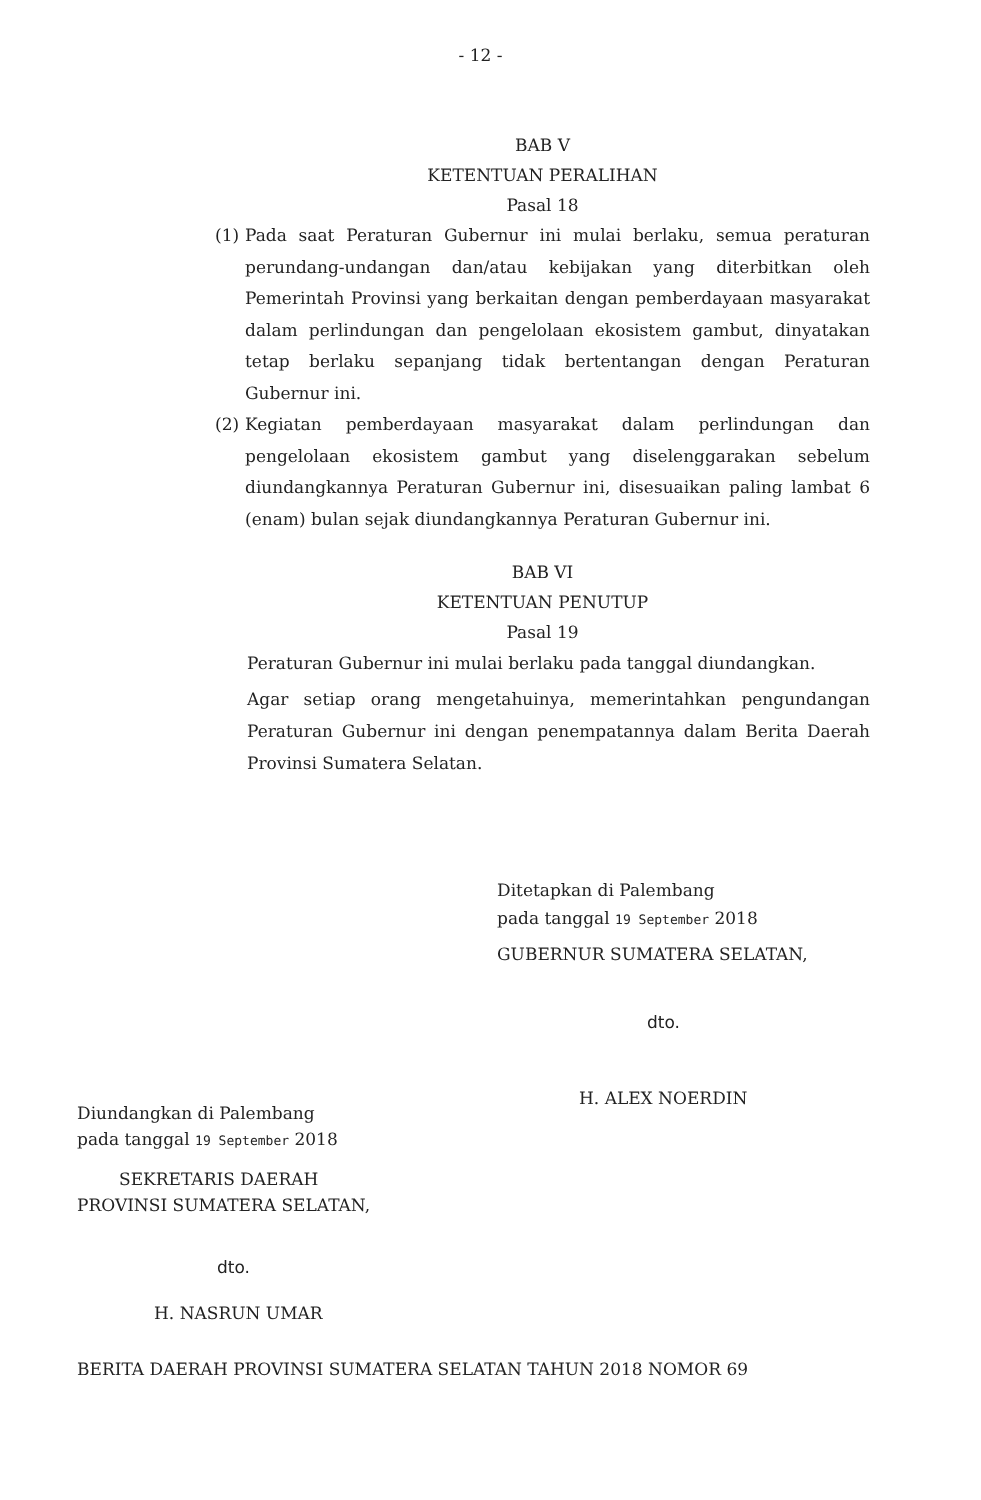- 12 -
BAB V
KETENTUAN PERALIHAN
Pasal 18
(1) Pada saat Peraturan Gubernur ini mulai berlaku, semua peraturan perundang-undangan dan/atau kebijakan yang diterbitkan oleh Pemerintah Provinsi yang berkaitan dengan pemberdayaan masyarakat dalam perlindungan dan pengelolaan ekosistem gambut, dinyatakan tetap berlaku sepanjang tidak bertentangan dengan Peraturan Gubernur ini.
(2) Kegiatan pemberdayaan masyarakat dalam perlindungan dan pengelolaan ekosistem gambut yang diselenggarakan sebelum diundangkannya Peraturan Gubernur ini, disesuaikan paling lambat 6 (enam) bulan sejak diundangkannya Peraturan Gubernur ini.
BAB VI
KETENTUAN PENUTUP
Pasal 19
Peraturan Gubernur ini mulai berlaku pada tanggal diundangkan.
Agar setiap orang mengetahuinya, memerintahkan pengundangan Peraturan Gubernur ini dengan penempatannya dalam Berita Daerah Provinsi Sumatera Selatan.
Ditetapkan di Palembang
pada tanggal 19 September 2018
GUBERNUR SUMATERA SELATAN,
dto.
H. ALEX NOERDIN
Diundangkan di Palembang
pada tanggal 19 September 2018
SEKRETARIS DAERAH
PROVINSI SUMATERA SELATAN,
dto.
H. NASRUN UMAR
BERITA DAERAH PROVINSI SUMATERA SELATAN TAHUN 2018 NOMOR 69